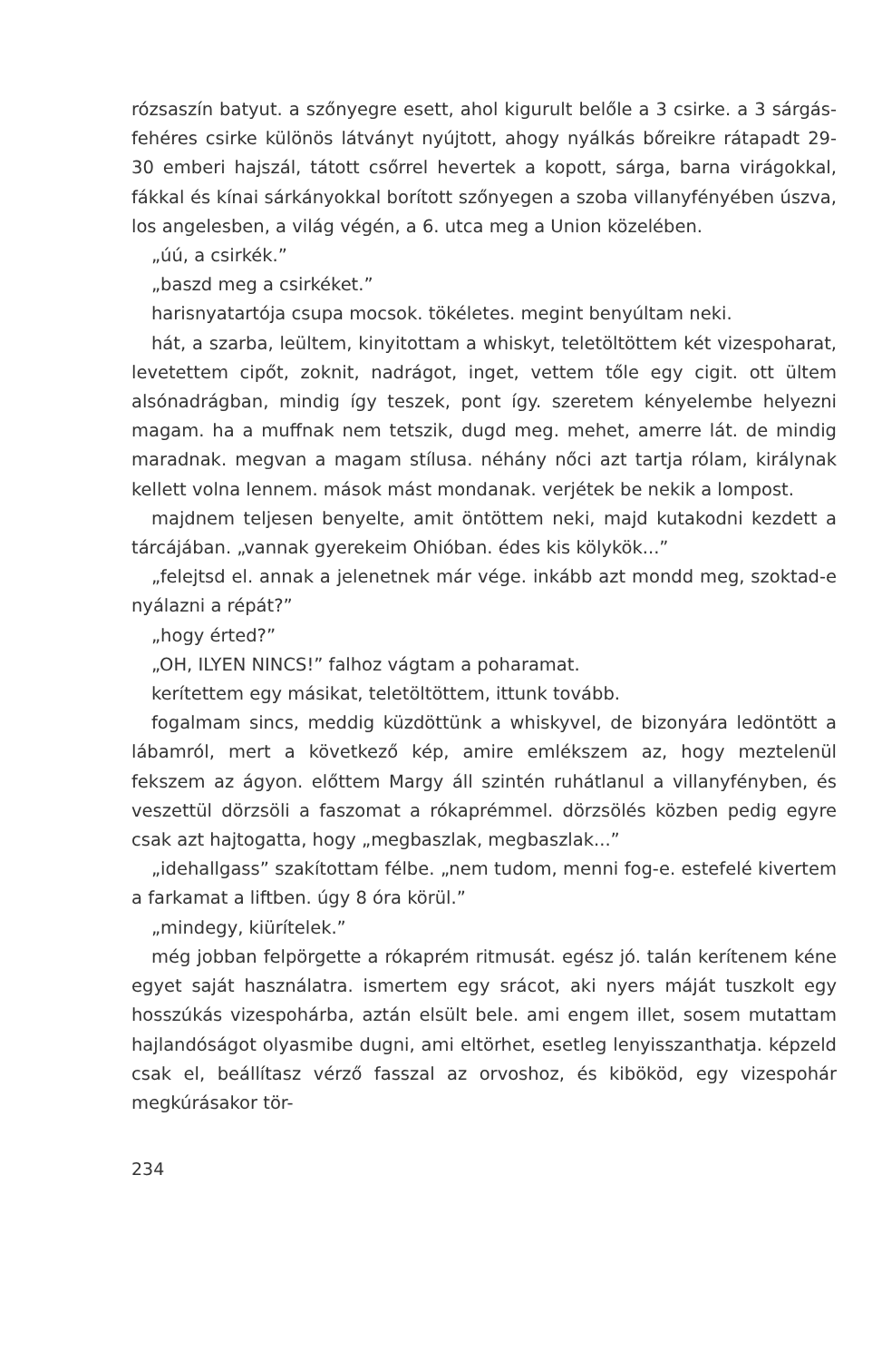rózsaszín batyut. a szőnyegre esett, ahol kigurult belőle a 3 csirke. a 3 sárgás-fehéres csirke különös látványt nyújtott, ahogy nyálkás bőreikre rátapadt 29-30 emberi hajszál, tátott csőrrel hevertek a kopott, sárga, barna virágokkal, fákkal és kínai sárkányokkal borított szőnyegen a szoba villanyfényében úszva, los angelesben, a világ végén, a 6. utca meg a Union közelében.
„úú, a csirkék.”
„baszd meg a csirkéket.”
harisnyatartója csupa mocsok. tökéletes. megint benyúltam neki.
hát, a szarba, leültem, kinyitottam a whiskyt, teletöltöttem két vizespoharat, levetettem cipőt, zoknit, nadrágot, inget, vettem tőle egy cigit. ott ültem alsónadrágban, mindig így teszek, pont így. szeretem kényelembe helyezni magam. ha a muffnak nem tetszik, dugd meg. mehet, amerre lát. de mindig maradnak. megvan a magam stílusa. néhány nőci azt tartja rólam, királynak kellett volna lennem. mások mást mondanak. verjétek be nekik a lompost.
majdnem teljesen benyelte, amit öntöttem neki, majd kutakodni kezdett a tárcájában. „vannak gyerekeim Ohióban. édes kis kölykök...”
„felejtsd el. annak a jelenetnek már vége. inkább azt mondd meg, szoktad-e nyálazni a répát?”
„hogy érted?”
„OH, ILYEN NINCS!” falhoz vágtam a poharamat.
kerítettem egy másikat, teletöltöttem, ittunk tovább.
fogalmam sincs, meddig küzdöttünk a whiskyvel, de bizonyára ledöntött a lábamról, mert a következő kép, amire emlékszem az, hogy meztelenül fekszem az ágyon. előttem Margy áll szintén ruhátlanul a villanyfényben, és veszettül dörzsöli a faszomat a rókaprémmel. dörzsölés közben pedig egyre csak azt hajtogatta, hogy „megbaszlak, megbaszlak...”
„idehallgass” szakítottam félbe. „nem tudom, menni fog-e. estefelé kivertem a farkamat a liftben. úgy 8 óra körül.”
„mindegy, kiürítelek.”
még jobban felpörgette a rókaprém ritmusát. egész jó. talán kerítenem kéne egyet saját használatra. ismertem egy srácot, aki nyers máját tuszkolt egy hosszúkás vizespohárba, aztán elsült bele. ami engem illet, sosem mutattam hajlandóságot olyasmibe dugni, ami eltörhet, esetleg lenyisszanthatja. képzeld csak el, beállítasz vérző fasszal az orvoshoz, és kibököd, egy vizespohár megkúrásakor tör-
234